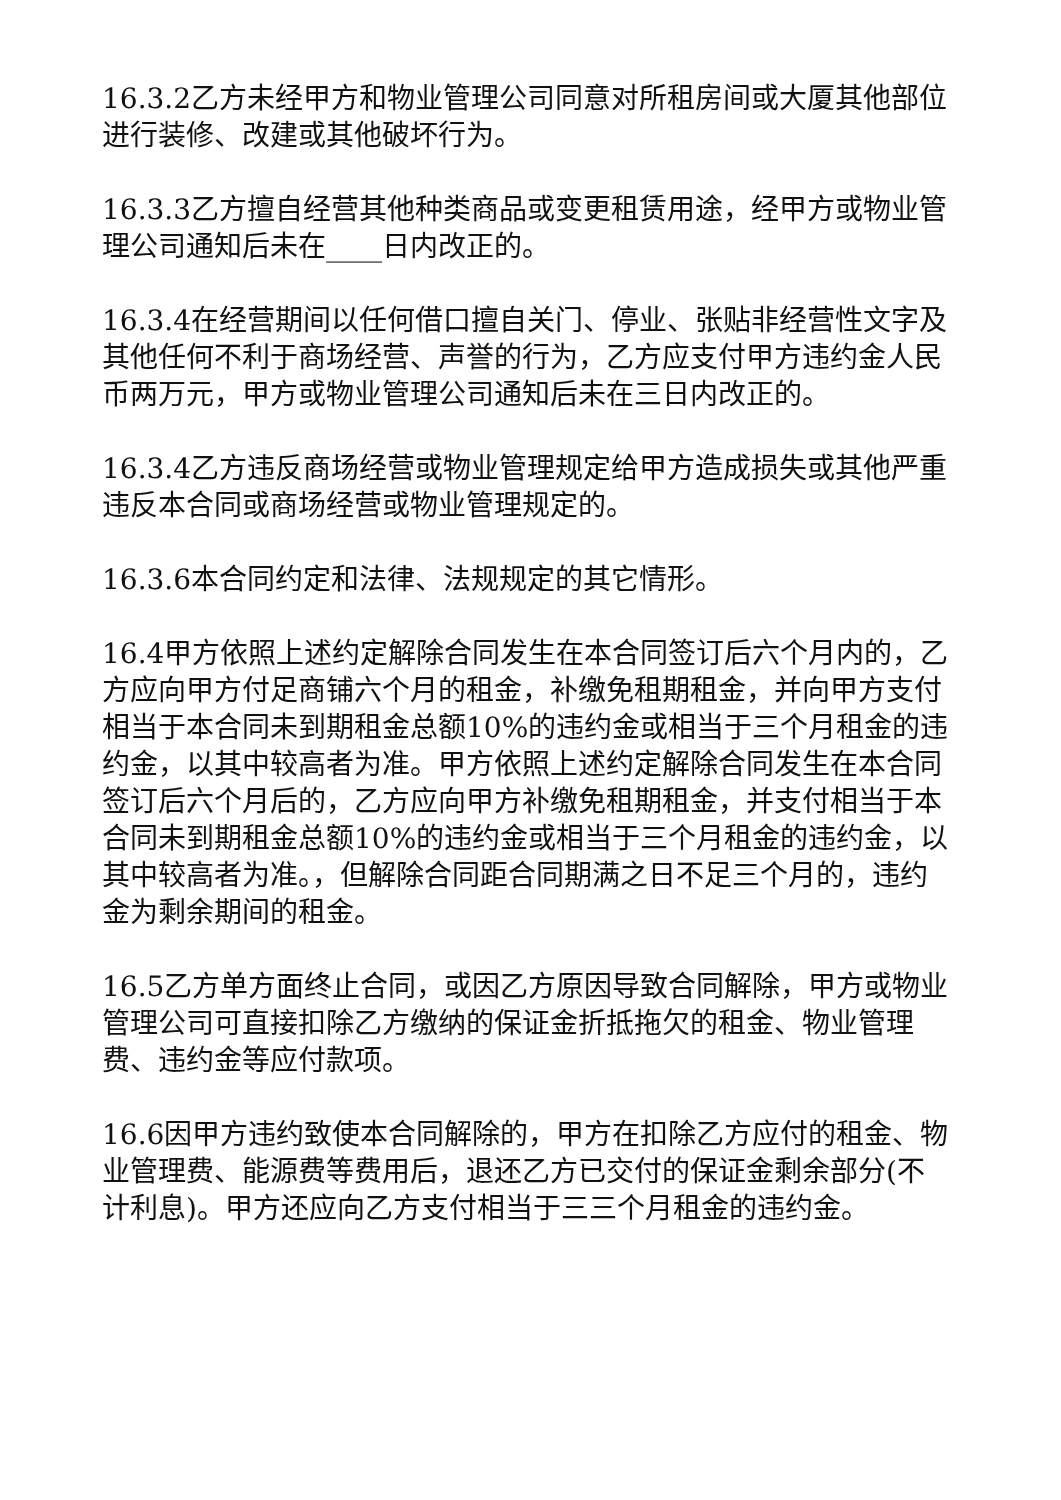16.3.2乙方未经甲方和物业管理公司同意对所租房间或大厦其他部位进行装修、改建或其他破坏行为。
16.3.3乙方擅自经营其他种类商品或变更租赁用途，经甲方或物业管理公司通知后未在____日内改正的。
16.3.4在经营期间以任何借口擅自关门、停业、张贴非经营性文字及其他任何不利于商场经营、声誉的行为，乙方应支付甲方违约金人民币两万元，甲方或物业管理公司通知后未在三日内改正的。
16.3.4乙方违反商场经营或物业管理规定给甲方造成损失或其他严重违反本合同或商场经营或物业管理规定的。
16.3.6本合同约定和法律、法规规定的其它情形。
16.4甲方依照上述约定解除合同发生在本合同签订后六个月内的，乙方应向甲方付足商铺六个月的租金，补缴免租期租金，并向甲方支付相当于本合同未到期租金总额10%的违约金或相当于三个月租金的违约金，以其中较高者为准。甲方依照上述约定解除合同发生在本合同签订后六个月后的，乙方应向甲方补缴免租期租金，并支付相当于本合同未到期租金总额10%的违约金或相当于三个月租金的违约金，以其中较高者为准。，但解除合同距合同期满之日不足三个月的，违约金为剩余期间的租金。
16.5乙方单方面终止合同，或因乙方原因导致合同解除，甲方或物业管理公司可直接扣除乙方缴纳的保证金折抵拖欠的租金、物业管理费、违约金等应付款项。
16.6因甲方违约致使本合同解除的，甲方在扣除乙方应付的租金、物业管理费、能源费等费用后，退还乙方已交付的保证金剩余部分(不计利息)。甲方还应向乙方支付相当于三三个月租金的违约金。